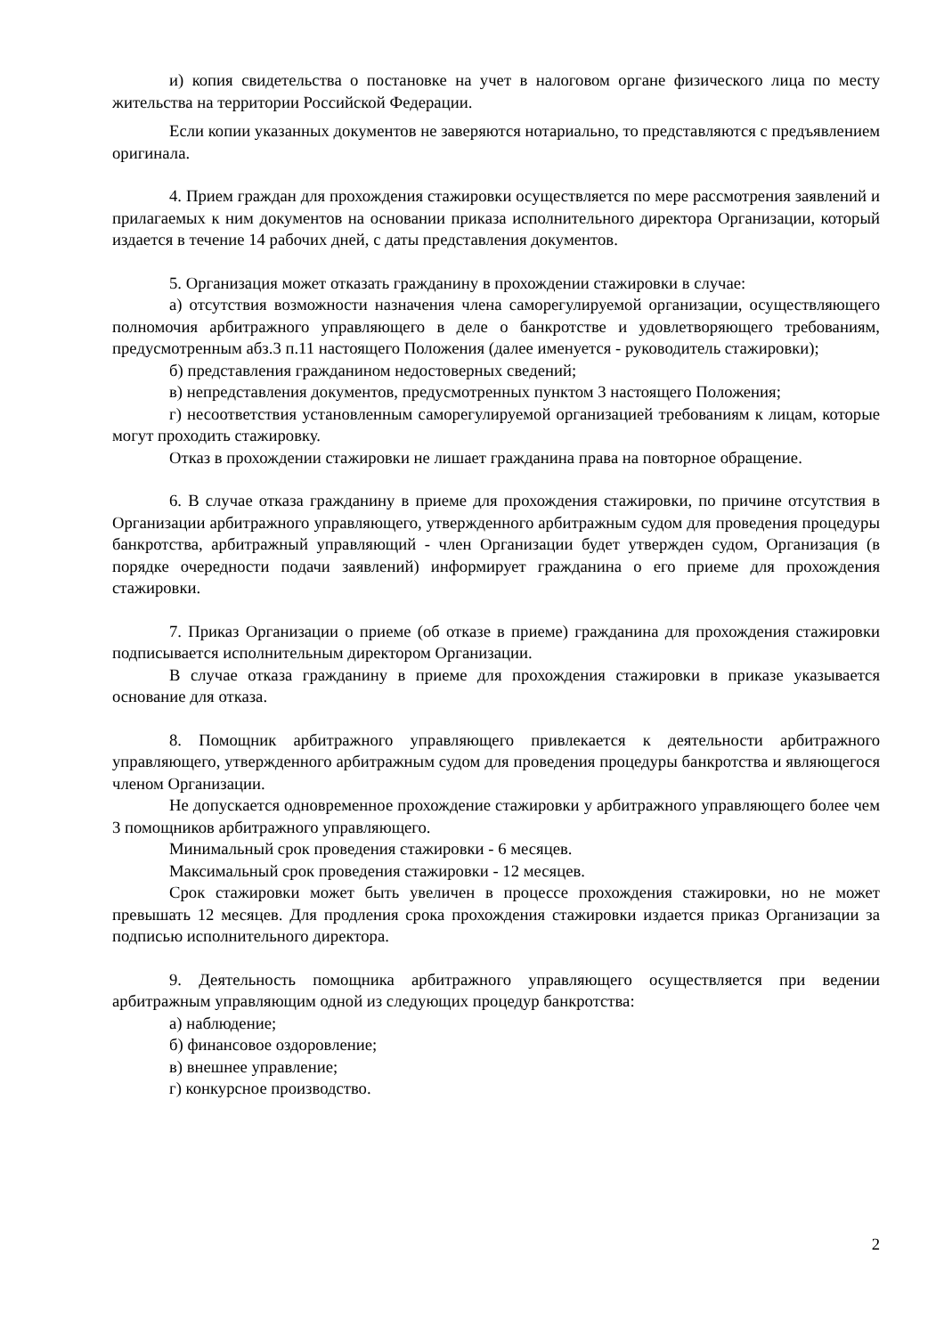и) копия свидетельства о постановке на учет в налоговом органе физического лица по месту жительства на территории Российской Федерации.
Если копии указанных документов не заверяются нотариально, то представляются с предъявлением оригинала.
4. Прием граждан для прохождения стажировки осуществляется по мере рассмотрения заявлений и прилагаемых к ним документов на основании приказа исполнительного директора Организации, который издается в течение 14 рабочих дней, с даты представления документов.
5. Организация может отказать гражданину в прохождении стажировки в случае:
а) отсутствия возможности назначения члена саморегулируемой организации, осуществляющего полномочия арбитражного управляющего в деле о банкротстве и удовлетворяющего требованиям, предусмотренным абз.3 п.11 настоящего Положения (далее именуется - руководитель стажировки);
б) представления гражданином недостоверных сведений;
в) непредставления документов, предусмотренных пунктом 3 настоящего Положения;
г) несоответствия установленным саморегулируемой организацией требованиям к лицам, которые могут проходить стажировку.
Отказ в прохождении стажировки не лишает гражданина права на повторное обращение.
6. В случае отказа гражданину в приеме для прохождения стажировки, по причине отсутствия в Организации арбитражного управляющего, утвержденного арбитражным судом для проведения процедуры банкротства, арбитражный управляющий - член Организации будет утвержден судом, Организация (в порядке очередности подачи заявлений) информирует гражданина о его приеме для прохождения стажировки.
7. Приказ Организации о приеме (об отказе в приеме) гражданина для прохождения стажировки подписывается исполнительным директором Организации.
В случае отказа гражданину в приеме для прохождения стажировки в приказе указывается основание для отказа.
8. Помощник арбитражного управляющего привлекается к деятельности арбитражного управляющего, утвержденного арбитражным судом для проведения процедуры банкротства и являющегося членом Организации.
Не допускается одновременное прохождение стажировки у арбитражного управляющего более чем 3 помощников арбитражного управляющего.
Минимальный срок проведения стажировки - 6 месяцев.
Максимальный срок проведения стажировки - 12 месяцев.
Срок стажировки может быть увеличен в процессе прохождения стажировки, но не может превышать 12 месяцев. Для продления срока прохождения стажировки издается приказ Организации за подписью исполнительного директора.
9. Деятельность помощника арбитражного управляющего осуществляется при ведении арбитражным управляющим одной из следующих процедур банкротства:
а) наблюдение;
б) финансовое оздоровление;
в) внешнее управление;
г) конкурсное производство.
2